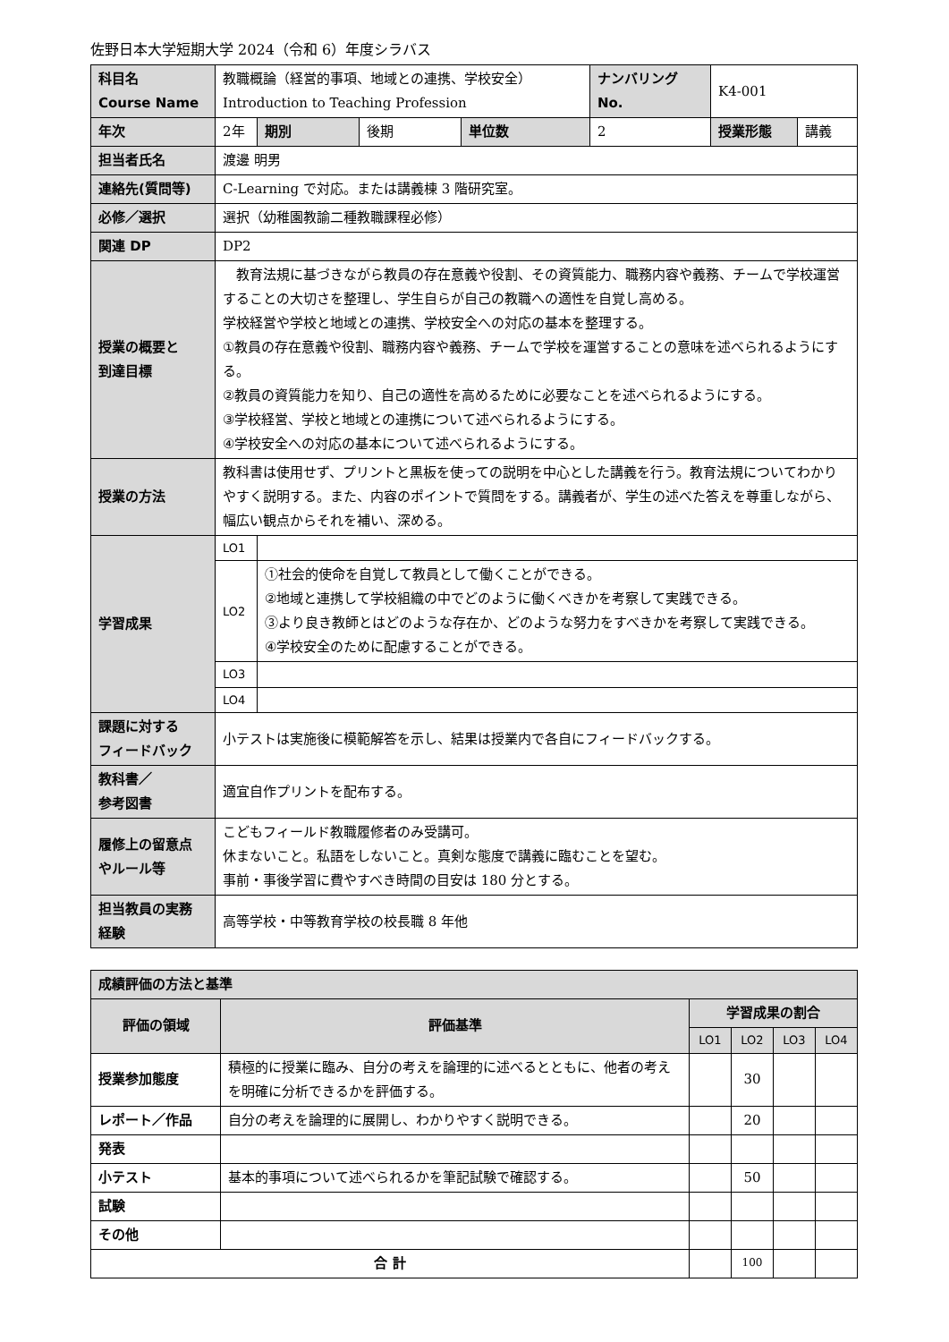佐野日本大学短期大学 2024（令和 6）年度シラバス
| 科目名 Course Name | 教職概論（経営的事項、地域との連携、学校安全） Introduction to Teaching Profession | | | | ナンバリング No. | K4-001 | |
| 年次 | 2年 | 期別 | 後期 | 単位数 | 2 | 授業形態 | 講義 |
| 担当者氏名 | 渡邊 明男 | | | | | | |
| 連絡先(質問等) | C-Learning で対応。または講義棟 3 階研究室。 | | | | | | |
| 必修／選択 | 選択（幼稚園教諭二種教職課程必修） | | | | | | |
| 関連 DP | DP2 | | | | | | |
| 授業の概要と 到達目標 | 教育法規に基づきながら教員の存在意義や役割、その資質能力、職務内容や義務、チームで学校運営することの大切さを整理し、学生自らが自己の教職への適性を自覚し高める。 学校経営や学校と地域との連携、学校安全への対応の基本を整理する。 ①教員の存在意義や役割、職務内容や義務、チームで学校を運営することの意味を述べられるようにする。 ②教員の資質能力を知り、自己の適性を高めるために必要なことを述べられるようにする。 ③学校経営、学校と地域との連携について述べられるようにする。 ④学校安全への対応の基本について述べられるようにする。 | | | | | | |
| 授業の方法 | 教科書は使用せず、プリントと黒板を使っての説明を中心とした講義を行う。教育法規についてわかりやすく説明する。また、内容のポイントで質問をする。講義者が、学生の述べた答えを尊重しながら、幅広い観点からそれを補い、深める。 | | | | | | |
| 学習成果 | LO1 | | | | | | |
| | LO2 | ①社会的使命を自覚して教員として働くことができる。 ②地域と連携して学校組織の中でどのように働くべきかを考察して実践できる。 ③より良き教師とはどのような存在か、どのような努力をすべきかを考察して実践できる。 ④学校安全のために配慮することができる。 | | | | | |
| | LO3 | | | | | | |
| | LO4 | | | | | | |
| 課題に対する フィードバック | 小テストは実施後に模範解答を示し、結果は授業内で各自にフィードバックする。 | | | | | | |
| 教科書／ 参考図書 | 適宜自作プリントを配布する。 | | | | | | |
| 履修上の留意点 やルール等 | こどもフィールド教職履修者のみ受講可。 休まないこと。私語をしないこと。真剣な態度で講義に臨むことを望む。 事前・事後学習に費やすべき時間の目安は 180 分とする。 | | | | | | |
| 担当教員の実務 経験 | 高等学校・中等教育学校の校長職 8 年他 | | | | | | |
| 成績評価の方法と基準 | | | | | |
| 評価の領域 | 評価基準 | 学習成果の割合 | | | |
| | | LO1 | LO2 | LO3 | LO4 |
| 授業参加態度 | 積極的に授業に臨み、自分の考えを論理的に述べるとともに、他者の考えを明確に分析できるかを評価する。 | | 30 | | |
| レポート／作品 | 自分の考えを論理的に展開し、わかりやすく説明できる。 | | 20 | | |
| 発表 | | | | | |
| 小テスト | 基本的事項について述べられるかを筆記試験で確認する。 | | 50 | | |
| 試験 | | | | | |
| その他 | | | | | |
| 合 計 | | | 100 | | |